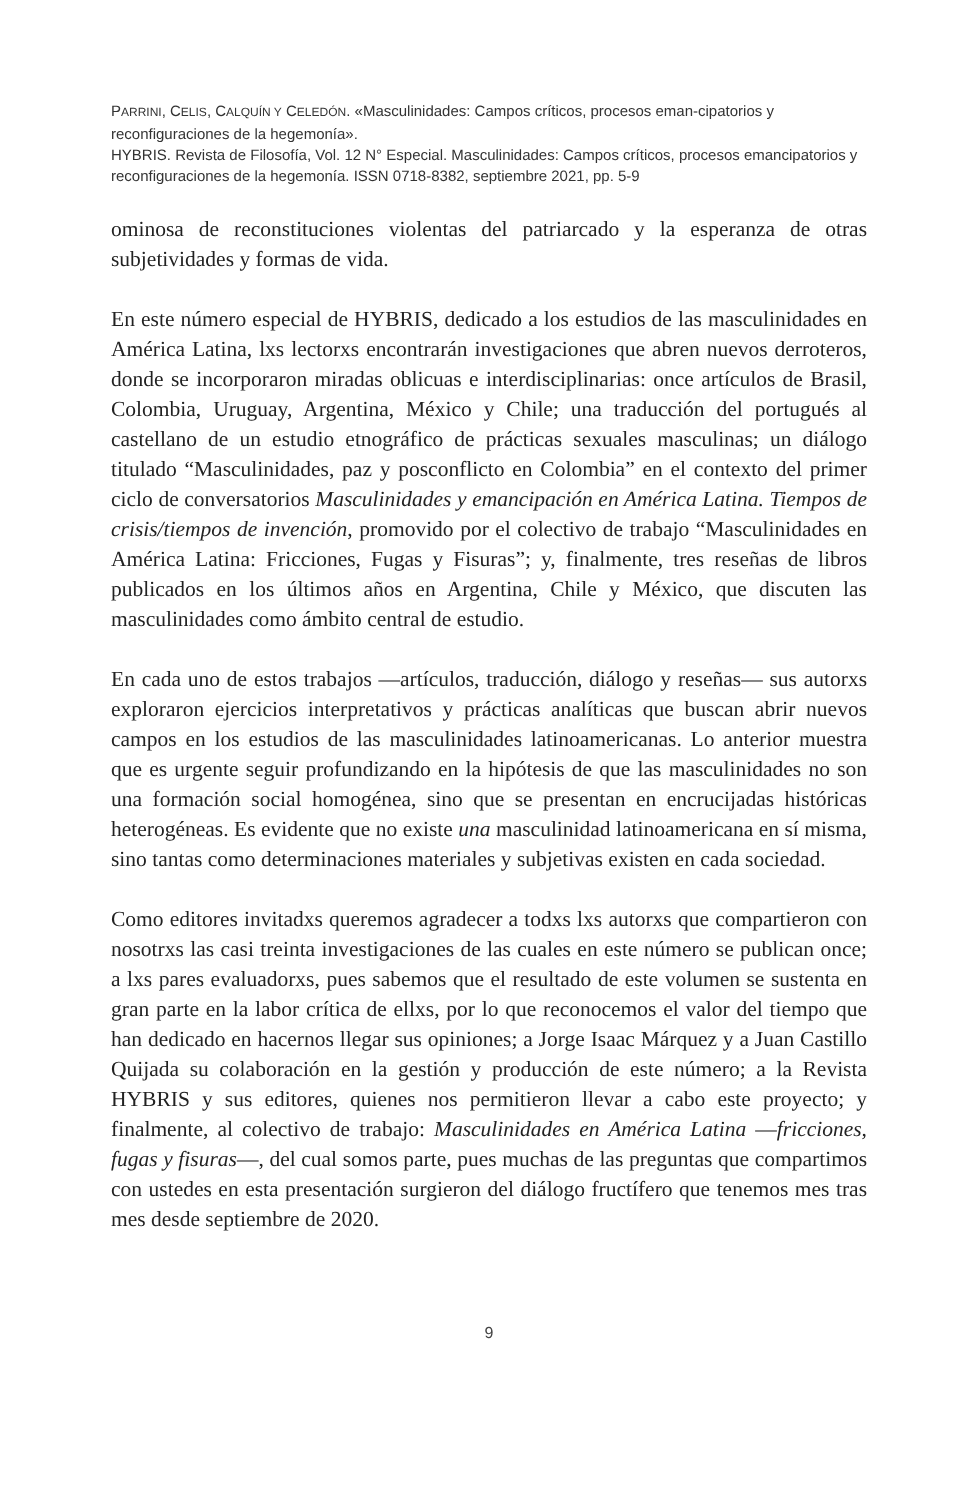PARRINI, CELIS, CALQUÍN Y CELEDÓN. «Masculinidades: Campos críticos, procesos eman-cipatorios y reconfiguraciones de la hegemonía».
HYBRIS. Revista de Filosofía, Vol. 12 N° Especial. Masculinidades: Campos críticos, procesos emancipatorios y reconfiguraciones de la hegemonía. ISSN 0718-8382, septiembre 2021, pp. 5-9
ominosa de reconstituciones violentas del patriarcado y la esperanza de otras subjetividades y formas de vida.
En este número especial de HYBRIS, dedicado a los estudios de las masculinidades en América Latina, lxs lectorxs encontrarán investigaciones que abren nuevos derroteros, donde se incorporaron miradas oblicuas e interdisciplinarias: once artículos de Brasil, Colombia, Uruguay, Argentina, México y Chile; una traducción del portugués al castellano de un estudio etnográfico de prácticas sexuales masculinas; un diálogo titulado “Masculinidades, paz y posconflicto en Colombia” en el contexto del primer ciclo de conversatorios Masculinidades y emancipación en América Latina. Tiempos de crisis/tiempos de invención, promovido por el colectivo de trabajo “Masculinidades en América Latina: Fricciones, Fugas y Fisuras”; y, finalmente, tres reseñas de libros publicados en los últimos años en Argentina, Chile y México, que discuten las masculinidades como ámbito central de estudio.
En cada uno de estos trabajos —artículos, traducción, diálogo y reseñas— sus autorxs exploraron ejercicios interpretativos y prácticas analíticas que buscan abrir nuevos campos en los estudios de las masculinidades latinoamericanas. Lo anterior muestra que es urgente seguir profundizando en la hipótesis de que las masculinidades no son una formación social homogénea, sino que se presentan en encrucijadas históricas heterogéneas. Es evidente que no existe una masculinidad latinoamericana en sí misma, sino tantas como determinaciones materiales y subjetivas existen en cada sociedad.
Como editores invitadxs queremos agradecer a todxs lxs autorxs que compartieron con nosotrxs las casi treinta investigaciones de las cuales en este número se publican once; a lxs pares evaluadorxs, pues sabemos que el resultado de este volumen se sustenta en gran parte en la labor crítica de ellxs, por lo que reconocemos el valor del tiempo que han dedicado en hacernos llegar sus opiniones; a Jorge Isaac Márquez y a Juan Castillo Quijada su colaboración en la gestión y producción de este número; a la Revista HYBRIS y sus editores, quienes nos permitieron llevar a cabo este proyecto; y finalmente, al colectivo de trabajo: Masculinidades en América Latina —fricciones, fugas y fisuras—, del cual somos parte, pues muchas de las preguntas que compartimos con ustedes en esta presentación surgieron del diálogo fructífero que tenemos mes tras mes desde septiembre de 2020.
9